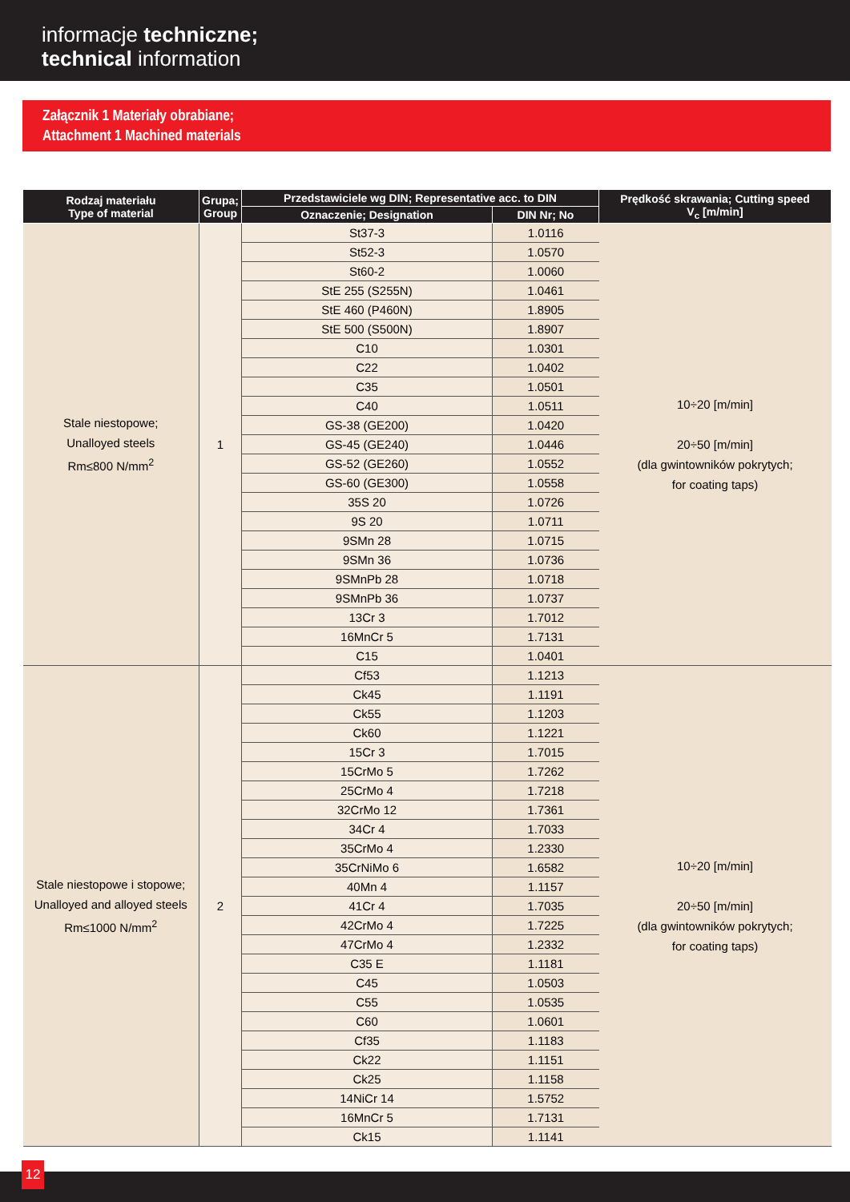informacje techniczne;
technical information
Załącznik 1 Materiały obrabiane;
Attachment 1 Machined materials
| Rodzaj materiału Type of material | Grupa; Group | Przedstawiciele wg DIN; Representative acc. to DIN | | Prędkość skrawania; Cutting speed V<sub>c</sub> [m/min] |
| --- | --- | --- | --- | --- |
| | | Oznaczenie; Designation | DIN Nr; No | |
| Stale niestopowe; Unalloyed steels Rm≤800 N/mm<sup>2</sup> | 1 | St37-3 | 1.0116 | 10÷20 [m/min] 20÷50 [m/min] (dla gwintowników pokrytych; for coating taps) |
| | | St52-3 | 1.0570 | |
| | | St60-2 | 1.0060 | |
| | | StE 255 (S255N) | 1.0461 | |
| | | StE 460 (P460N) | 1.8905 | |
| | | StE 500 (S500N) | 1.8907 | |
| | | C10 | 1.0301 | |
| | | C22 | 1.0402 | |
| | | C35 | 1.0501 | |
| | | C40 | 1.0511 | |
| | | GS-38 (GE200) | 1.0420 | |
| | | GS-45 (GE240) | 1.0446 | |
| | | GS-52 (GE260) | 1.0552 | |
| | | GS-60 (GE300) | 1.0558 | |
| | | 35S 20 | 1.0726 | |
| | | 9S 20 | 1.0711 | |
| | | 9SMn 28 | 1.0715 | |
| | | 9SMn 36 | 1.0736 | |
| | | 9SMnPb 28 | 1.0718 | |
| | | 9SMnPb 36 | 1.0737 | |
| | | 13Cr 3 | 1.7012 | |
| | | 16MnCr 5 | 1.7131 | |
| | | C15 | 1.0401 | |
| Stale niestopowe i stopowe; Unalloyed and alloyed steels Rm≤1000 N/mm<sup>2</sup> | 2 | Cf53 | 1.1213 | 10÷20 [m/min] 20÷50 [m/min] (dla gwintowników pokrytych; for coating taps) |
| | | Ck45 | 1.1191 | |
| | | Ck55 | 1.1203 | |
| | | Ck60 | 1.1221 | |
| | | 15Cr 3 | 1.7015 | |
| | | 15CrMo 5 | 1.7262 | |
| | | 25CrMo 4 | 1.7218 | |
| | | 32CrMo 12 | 1.7361 | |
| | | 34Cr 4 | 1.7033 | |
| | | 35CrMo 4 | 1.2330 | |
| | | 35CrNiMo 6 | 1.6582 | |
| | | 40Mn 4 | 1.1157 | |
| | | 41Cr 4 | 1.7035 | |
| | | 42CrMo 4 | 1.7225 | |
| | | 47CrMo 4 | 1.2332 | |
| | | C35 E | 1.1181 | |
| | | C45 | 1.0503 | |
| | | C55 | 1.0535 | |
| | | C60 | 1.0601 | |
| | | Cf35 | 1.1183 | |
| | | Ck22 | 1.1151 | |
| | | Ck25 | 1.1158 | |
| | | 14NiCr 14 | 1.5752 | |
| | | 16MnCr 5 | 1.7131 | |
| | | Ck15 | 1.1141 | |
12